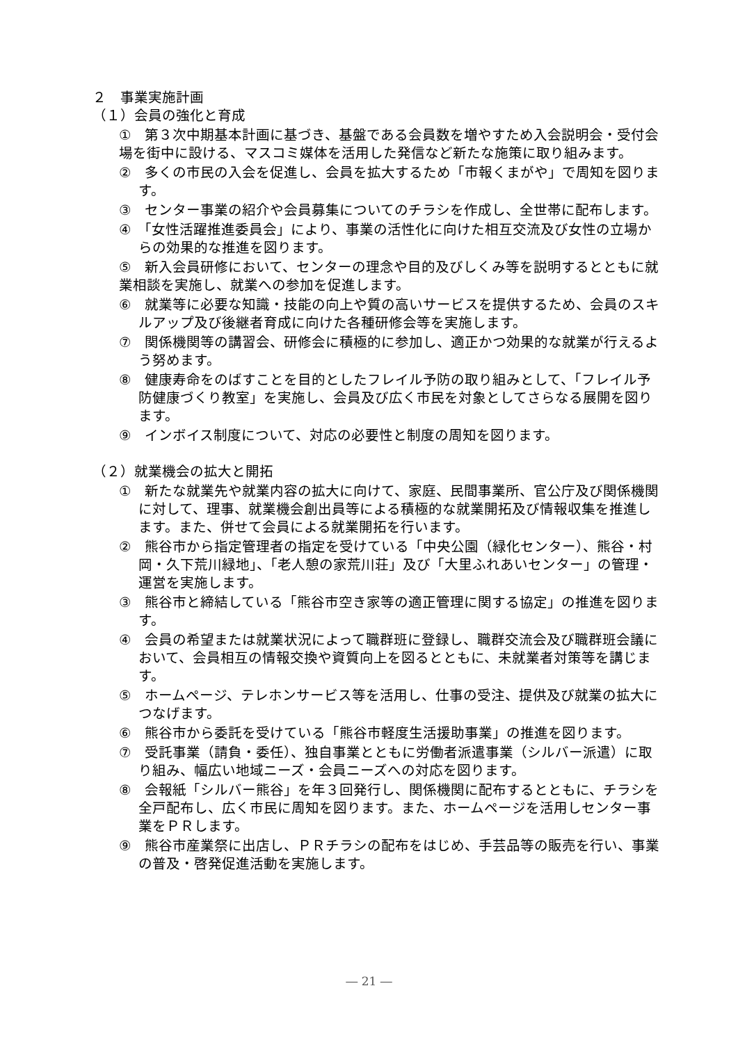２　事業実施計画
（１）会員の強化と育成
①　第３次中期基本計画に基づき、基盤である会員数を増やすため入会説明会・受付会場を街中に設ける、マスコミ媒体を活用した発信など新たな施策に取り組みます。
②　多くの市民の入会を促進し、会員を拡大するため「市報くまがや」で周知を図ります。
③　センター事業の紹介や会員募集についてのチラシを作成し、全世帯に配布します。
④　「女性活躍推進委員会」により、事業の活性化に向けた相互交流及び女性の立場からの効果的な推進を図ります。
⑤　新入会員研修において、センターの理念や目的及びしくみ等を説明するとともに就業相談を実施し、就業への参加を促進します。
⑥　就業等に必要な知識・技能の向上や質の高いサービスを提供するため、会員のスキルアップ及び後継者育成に向けた各種研修会等を実施します。
⑦　関係機関等の講習会、研修会に積極的に参加し、適正かつ効果的な就業が行えるよう努めます。
⑧　健康寿命をのばすことを目的としたフレイル予防の取り組みとして、「フレイル予防健康づくり教室」を実施し、会員及び広く市民を対象としてさらなる展開を図ります。
⑨　インボイス制度について、対応の必要性と制度の周知を図ります。
（２）就業機会の拡大と開拓
①　新たな就業先や就業内容の拡大に向けて、家庭、民間事業所、官公庁及び関係機関に対して、理事、就業機会創出員等による積極的な就業開拓及び情報収集を推進します。また、併せて会員による就業開拓を行います。
②　熊谷市から指定管理者の指定を受けている「中央公園（緑化センター）、熊谷・村岡・久下荒川緑地」、「老人憩の家荒川荘」及び「大里ふれあいセンター」の管理・運営を実施します。
③　熊谷市と締結している「熊谷市空き家等の適正管理に関する協定」の推進を図ります。
④　会員の希望または就業状況によって職群班に登録し、職群交流会及び職群班会議において、会員相互の情報交換や資質向上を図るとともに、未就業者対策等を講じます。
⑤　ホームページ、テレホンサービス等を活用し、仕事の受注、提供及び就業の拡大につなげます。
⑥　熊谷市から委託を受けている「熊谷市軽度生活援助事業」の推進を図ります。
⑦　受託事業（請負・委任）、独自事業とともに労働者派遣事業（シルバー派遣）に取り組み、幅広い地域ニーズ・会員ニーズへの対応を図ります。
⑧　会報紙「シルバー熊谷」を年３回発行し、関係機関に配布するとともに、チラシを全戸配布し、広く市民に周知を図ります。また、ホームページを活用しセンター事業をＰＲします。
⑨　熊谷市産業祭に出店し、ＰＲチラシの配布をはじめ、手芸品等の販売を行い、事業の普及・啓発促進活動を実施します。
― 21 ―